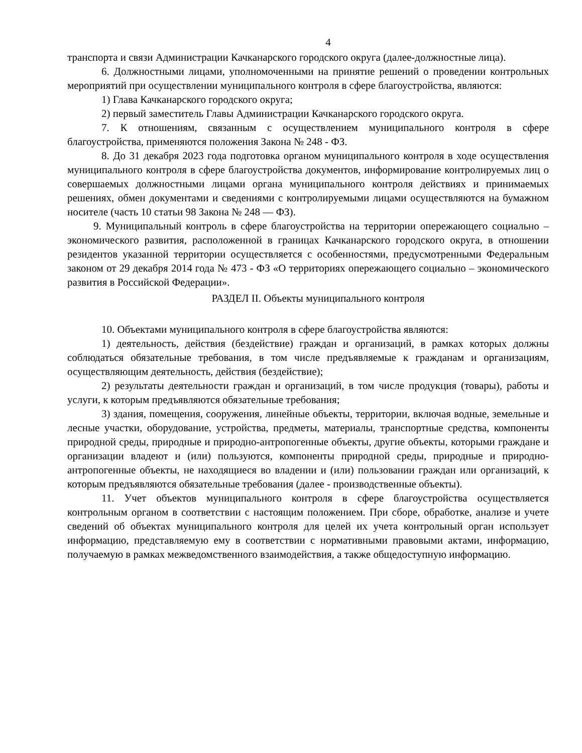4
транспорта и связи Администрации Качканарского городского округа (далее-должностные лица).
6. Должностными лицами, уполномоченными на принятие решений о проведении контрольных мероприятий при осуществлении муниципального контроля в сфере благоустройства, являются:
1) Глава Качканарского городского округа;
2) первый заместитель Главы Администрации Качканарского городского округа.
7. К отношениям, связанным с осуществлением муниципального контроля в сфере благоустройства, применяются положения Закона № 248 - ФЗ.
8. До 31 декабря 2023 года подготовка органом муниципального контроля в ходе осуществления муниципального контроля в сфере благоустройства документов, информирование контролируемых лиц о совершаемых должностными лицами органа муниципального контроля действиях и принимаемых решениях, обмен документами и сведениями с контролируемыми лицами осуществляются на бумажном носителе (часть 10 статьи 98 Закона № 248 — ФЗ).
9. Муниципальный контроль в сфере благоустройства на территории опережающего социально – экономического развития, расположенной в границах Качканарского городского округа, в отношении резидентов указанной территории осуществляется с особенностями, предусмотренными Федеральным законом от 29 декабря 2014 года № 473 - ФЗ «О территориях опережающего социально – экономического развития в Российской Федерации».
РАЗДЕЛ II. Объекты муниципального контроля
10. Объектами муниципального контроля в сфере благоустройства являются:
1) деятельность, действия (бездействие) граждан и организаций, в рамках которых должны соблюдаться обязательные требования, в том числе предъявляемые к гражданам и организациям, осуществляющим деятельность, действия (бездействие);
2) результаты деятельности граждан и организаций, в том числе продукция (товары), работы и услуги, к которым предъявляются обязательные требования;
3) здания, помещения, сооружения, линейные объекты, территории, включая водные, земельные и лесные участки, оборудование, устройства, предметы, материалы, транспортные средства, компоненты природной среды, природные и природно-антропогенные объекты, другие объекты, которыми граждане и организации владеют и (или) пользуются, компоненты природной среды, природные и природно-антропогенные объекты, не находящиеся во владении и (или) пользовании граждан или организаций, к которым предъявляются обязательные требования (далее - производственные объекты).
11. Учет объектов муниципального контроля в сфере благоустройства осуществляется контрольным органом в соответствии с настоящим положением. При сборе, обработке, анализе и учете сведений об объектах муниципального контроля для целей их учета контрольный орган использует информацию, представляемую ему в соответствии с нормативными правовыми актами, информацию, получаемую в рамках межведомственного взаимодействия, а также общедоступную информацию.